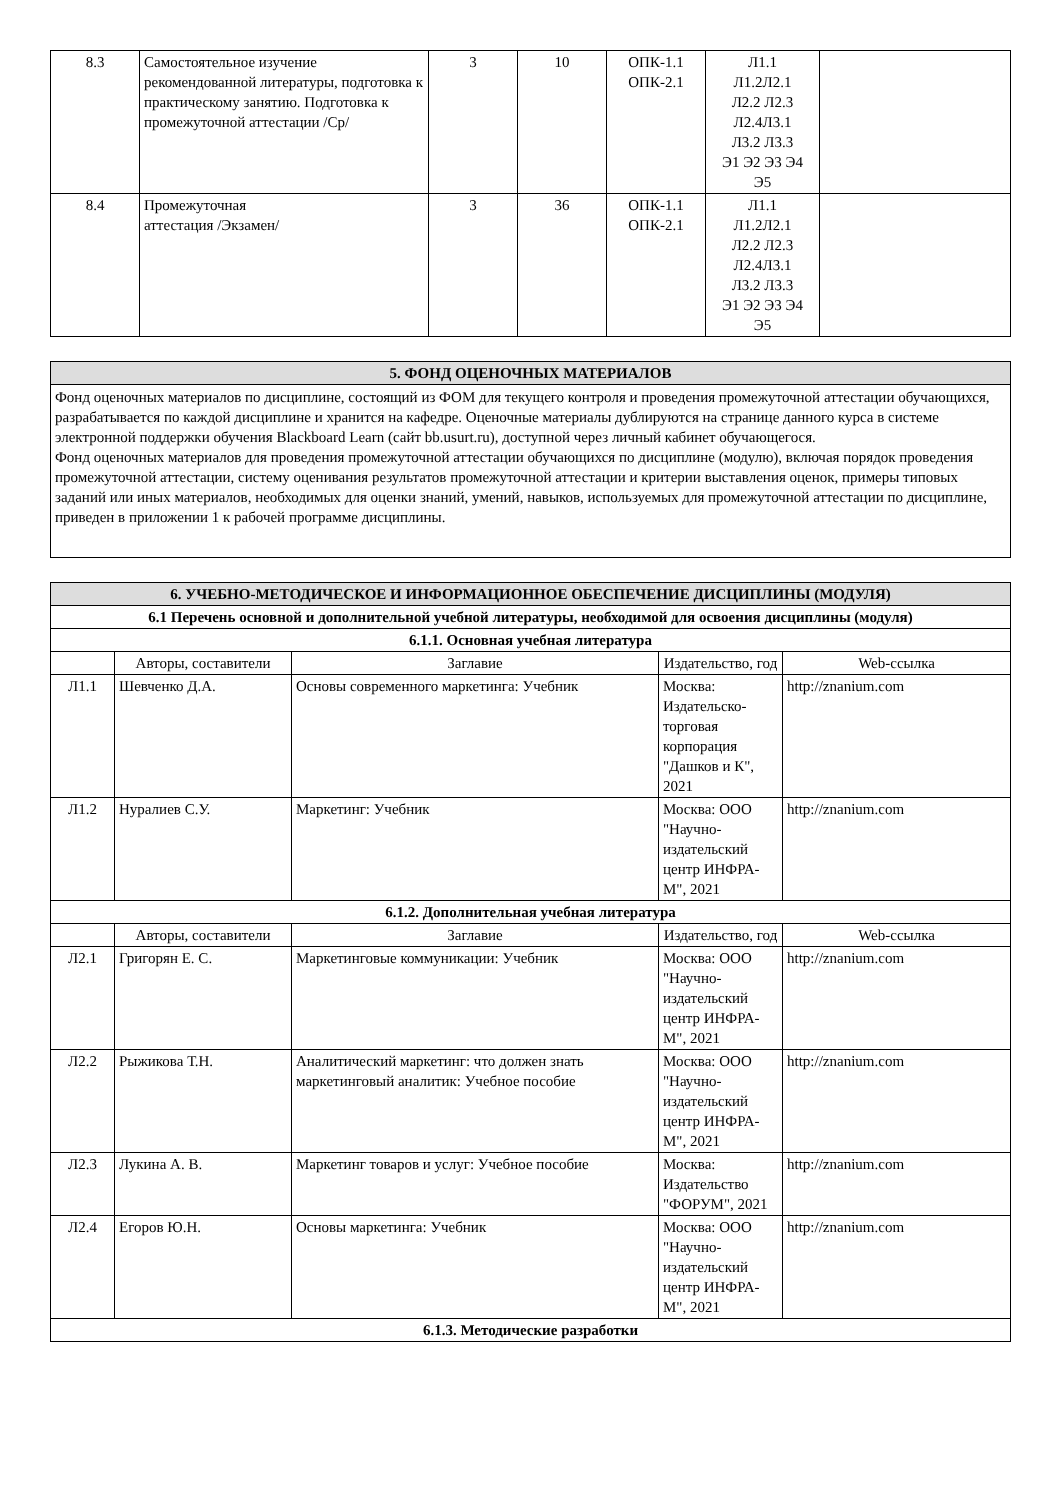| 8.3 | Самостоятельное изучение рекомендованной литературы, подготовка к практическому занятию. Подготовка к промежуточной аттестации /Ср/ | 3 | 10 | ОПК-1.1 ОПК-2.1 | Л1.1 Л1.2Л2.1 Л2.2 Л2.3 Л2.4Л3.1 Л3.2 Л3.3 Э1 Э2 Э3 Э4 Э5 | |
| 8.4 | Промежуточная аттестация /Экзамен/ | 3 | 36 | ОПК-1.1 ОПК-2.1 | Л1.1 Л1.2Л2.1 Л2.2 Л2.3 Л2.4Л3.1 Л3.2 Л3.3 Э1 Э2 Э3 Э4 Э5 | |
| 5. ФОНД ОЦЕНОЧНЫХ МАТЕРИАЛОВ |
Фонд оценочных материалов по дисциплине, состоящий из ФОМ для текущего контроля и проведения промежуточной аттестации обучающихся, разрабатывается по каждой дисциплине и хранится на кафедре. Оценочные материалы дублируются на странице данного курса в системе электронной поддержки обучения Blackboard Learn (сайт bb.usurt.ru), доступной через личный кабинет обучающегося.
Фонд оценочных материалов для проведения промежуточной аттестации обучающихся по дисциплине (модулю), включая порядок проведения промежуточной аттестации, систему оценивания результатов промежуточной аттестации и критерии выставления оценок, примеры типовых заданий или иных материалов, необходимых для оценки знаний, умений, навыков, используемых для промежуточной аттестации по дисциплине, приведен в приложении 1 к рабочей программе дисциплины.
| 6. УЧЕБНО-МЕТОДИЧЕСКОЕ И ИНФОРМАЦИОННОЕ ОБЕСПЕЧЕНИЕ ДИСЦИПЛИНЫ (МОДУЛЯ) | | | | |
| 6.1 Перечень основной и дополнительной учебной литературы, необходимой для освоения дисциплины (модуля) | | | | |
| 6.1.1. Основная учебная литература | | | | |
| | Авторы, составители | Заглавие | Издательство, год | Web-ссылка |
| Л1.1 | Шевченко Д.А. | Основы современного маркетинга: Учебник | Москва: Издательско-торговая корпорация "Дашков и К", 2021 | http://znanium.com |
| Л1.2 | Нуралиев С.У. | Маркетинг: Учебник | Москва: ООО "Научно-издательский центр ИНФРА-М", 2021 | http://znanium.com |
| 6.1.2. Дополнительная учебная литература | | | | |
| | Авторы, составители | Заглавие | Издательство, год | Web-ссылка |
| Л2.1 | Григорян Е. С. | Маркетинговые коммуникации: Учебник | Москва: ООО "Научно-издательский центр ИНФРА-М", 2021 | http://znanium.com |
| Л2.2 | Рыжикова Т.Н. | Аналитический маркетинг: что должен знать маркетинговый аналитик: Учебное пособие | Москва: ООО "Научно-издательский центр ИНФРА-М", 2021 | http://znanium.com |
| Л2.3 | Лукина А. В. | Маркетинг товаров и услуг: Учебное пособие | Москва: Издательство "ФОРУМ", 2021 | http://znanium.com |
| Л2.4 | Егоров Ю.Н. | Основы маркетинга: Учебник | Москва: ООО "Научно-издательский центр ИНФРА-М", 2021 | http://znanium.com |
| 6.1.3. Методические разработки | | | | |